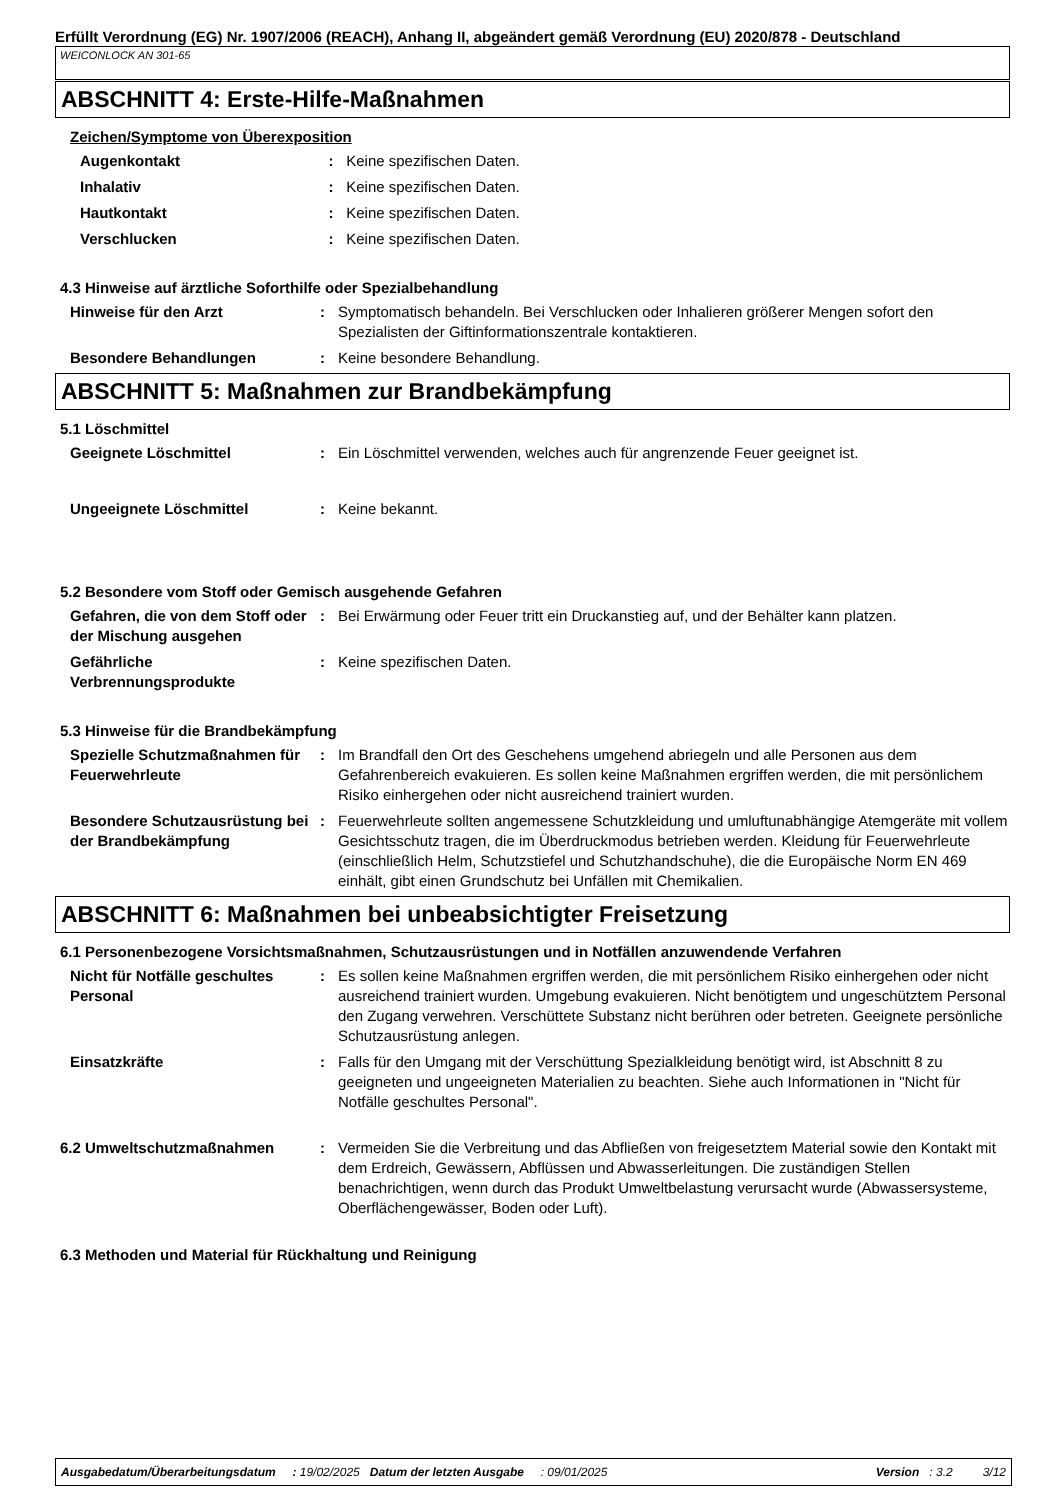Erfüllt Verordnung (EG) Nr. 1907/2006 (REACH), Anhang II, abgeändert gemäß Verordnung (EU) 2020/878 - Deutschland
WEICONLOCK AN 301-65
ABSCHNITT 4: Erste-Hilfe-Maßnahmen
Zeichen/Symptome von Überexposition
| Augenkontakt | : | Keine spezifischen Daten. |
| Inhalativ | : | Keine spezifischen Daten. |
| Hautkontakt | : | Keine spezifischen Daten. |
| Verschlucken | : | Keine spezifischen Daten. |
4.3 Hinweise auf ärztliche Soforthilfe oder Spezialbehandlung
| Hinweise für den Arzt | : | Symptomatisch behandeln. Bei Verschlucken oder Inhalieren größerer Mengen sofort den Spezialisten der Giftinformationszentrale kontaktieren. |
| Besondere Behandlungen | : | Keine besondere Behandlung. |
ABSCHNITT 5: Maßnahmen zur Brandbekämpfung
5.1 Löschmittel
| Geeignete Löschmittel | : | Ein Löschmittel verwenden, welches auch für angrenzende Feuer geeignet ist. |
| Ungeeignete Löschmittel | : | Keine bekannt. |
5.2 Besondere vom Stoff oder Gemisch ausgehende Gefahren
| Gefahren, die von dem Stoff oder der Mischung ausgehen | : | Bei Erwärmung oder Feuer tritt ein Druckanstieg auf, und der Behälter kann platzen. |
| Gefährliche Verbrennungsprodukte | : | Keine spezifischen Daten. |
5.3 Hinweise für die Brandbekämpfung
| Spezielle Schutzmaßnahmen für Feuerwehrleute | : | Im Brandfall den Ort des Geschehens umgehend abriegeln und alle Personen aus dem Gefahrenbereich evakuieren. Es sollen keine Maßnahmen ergriffen werden, die mit persönlichem Risiko einhergehen oder nicht ausreichend trainiert wurden. |
| Besondere Schutzausrüstung bei der Brandbekämpfung | : | Feuerwehrleute sollten angemessene Schutzkleidung und umluftunabhängige Atemgeräte mit vollem Gesichtsschutz tragen, die im Überdruckmodus betrieben werden. Kleidung für Feuerwehrleute (einschließlich Helm, Schutzstiefel und Schutzhandschuhe), die die Europäische Norm EN 469 einhält, gibt einen Grundschutz bei Unfällen mit Chemikalien. |
ABSCHNITT 6: Maßnahmen bei unbeabsichtigter Freisetzung
6.1 Personenbezogene Vorsichtsmaßnahmen, Schutzausrüstungen und in Notfällen anzuwendende Verfahren
| Nicht für Notfälle geschultes Personal | : | Es sollen keine Maßnahmen ergriffen werden, die mit persönlichem Risiko einhergehen oder nicht ausreichend trainiert wurden. Umgebung evakuieren. Nicht benötigtem und ungeschütztem Personal den Zugang verwehren. Verschüttete Substanz nicht berühren oder betreten. Geeignete persönliche Schutzausrüstung anlegen. |
| Einsatzkräfte | : | Falls für den Umgang mit der Verschüttung Spezialkleidung benötigt wird, ist Abschnitt 8 zu geeigneten und ungeeigneten Materialien zu beachten. Siehe auch Informationen in "Nicht für Notfälle geschultes Personal". |
| 6.2 Umweltschutzmaßnahmen | : | Vermeiden Sie die Verbreitung und das Abfließen von freigesetztem Material sowie den Kontakt mit dem Erdreich, Gewässern, Abflüssen und Abwasserleitungen. Die zuständigen Stellen benachrichtigen, wenn durch das Produkt Umweltbelastung verursacht wurde (Abwassersysteme, Oberflächengewässer, Boden oder Luft). |
6.3 Methoden und Material für Rückhaltung und Reinigung
Ausgabedatum/Überarbeitungsdatum : 19/02/2025 Datum der letzten Ausgabe : 09/01/2025 Version : 3.2 3/12